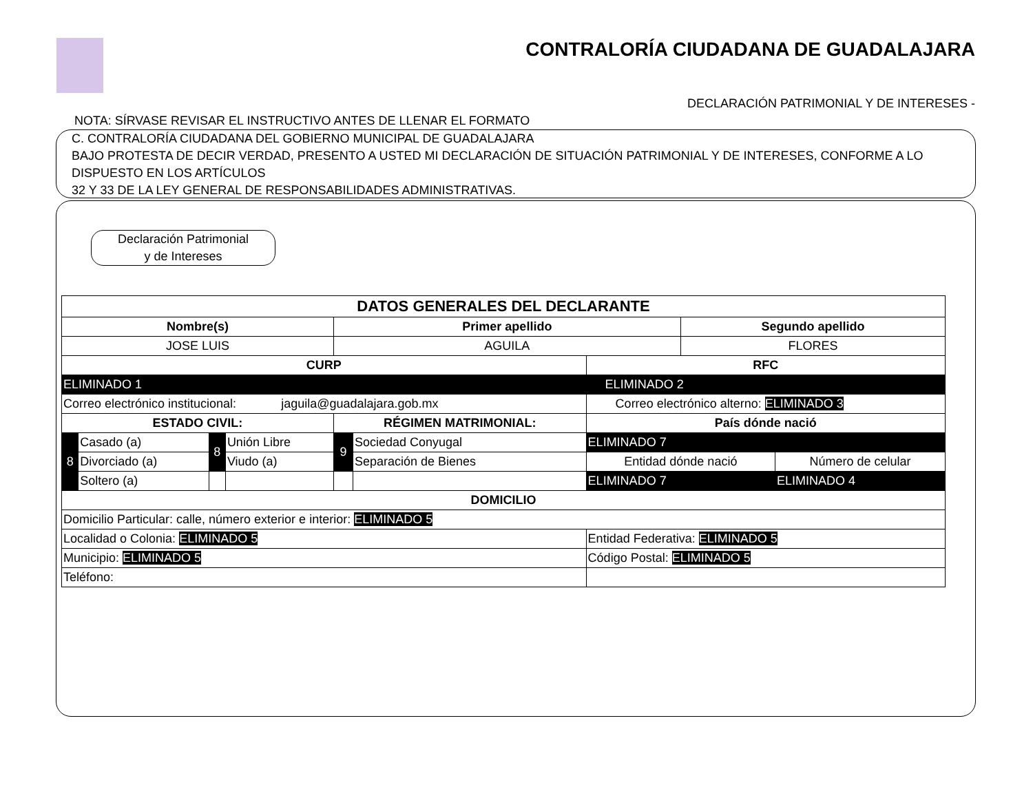CONTRALORÍA CIUDADANA DE GUADALAJARA
DECLARACIÓN PATRIMONIAL Y DE INTERESES -
NOTA: SÍRVASE REVISAR EL INSTRUCTIVO ANTES DE LLENAR EL FORMATO
C. CONTRALORÍA CIUDADANA DEL GOBIERNO MUNICIPAL DE GUADALAJARA
BAJO PROTESTA DE DECIR VERDAD, PRESENTO A USTED MI DECLARACIÓN DE SITUACIÓN PATRIMONIAL Y DE INTERESES, CONFORME A LO DISPUESTO EN LOS ARTÍCULOS
32 Y 33 DE LA LEY GENERAL DE RESPONSABILIDADES ADMINISTRATIVAS.
Declaración Patrimonial
y de Intereses
| DATOS GENERALES DEL DECLARANTE | | | | | | | | |
| --- | --- | --- | --- | --- | --- | --- | --- | --- |
| Nombre(s) | | | | Primer apellido | | | Segundo apellido | |
| JOSE LUIS | | | | AGUILA | | | FLORES | |
| CURP | | | | | | RFC | | |
| ELIMINADO 1 | | | | | | ELIMINADO 2 | | |
| Correo electrónico institucional: jaguila@guadalajara.gob.mx | | | | | | Correo electrónico alterno: ELIMINADO 3 | | |
| ESTADO CIVIL: | | | | RÉGIMEN MATRIMONIAL: | | País dónde nació | | |
| 8 | Casado (a) | 8 | Unión Libre | 9 | Sociedad Conyugal | ELIMINADO 7 | | |
| | Divorciado (a) | | Viudo (a) | | Separación de Bienes | Entidad dónde nació | | Número de celular |
| | Soltero (a) | | | | | ELIMINADO 7 | | ELIMINADO 4 |
| DOMICILIO | | | | | | | | |
| Domicilio Particular: calle, número exterior e interior: ELIMINADO 5 | | | | | | | | |
| Localidad o Colonia: ELIMINADO 5 | | | | | | Entidad Federativa: ELIMINADO 5 | | |
| Municipio: ELIMINADO 5 | | | | | | Código Postal: ELIMINADO 5 | | |
| Teléfono: | | | | | | | | |